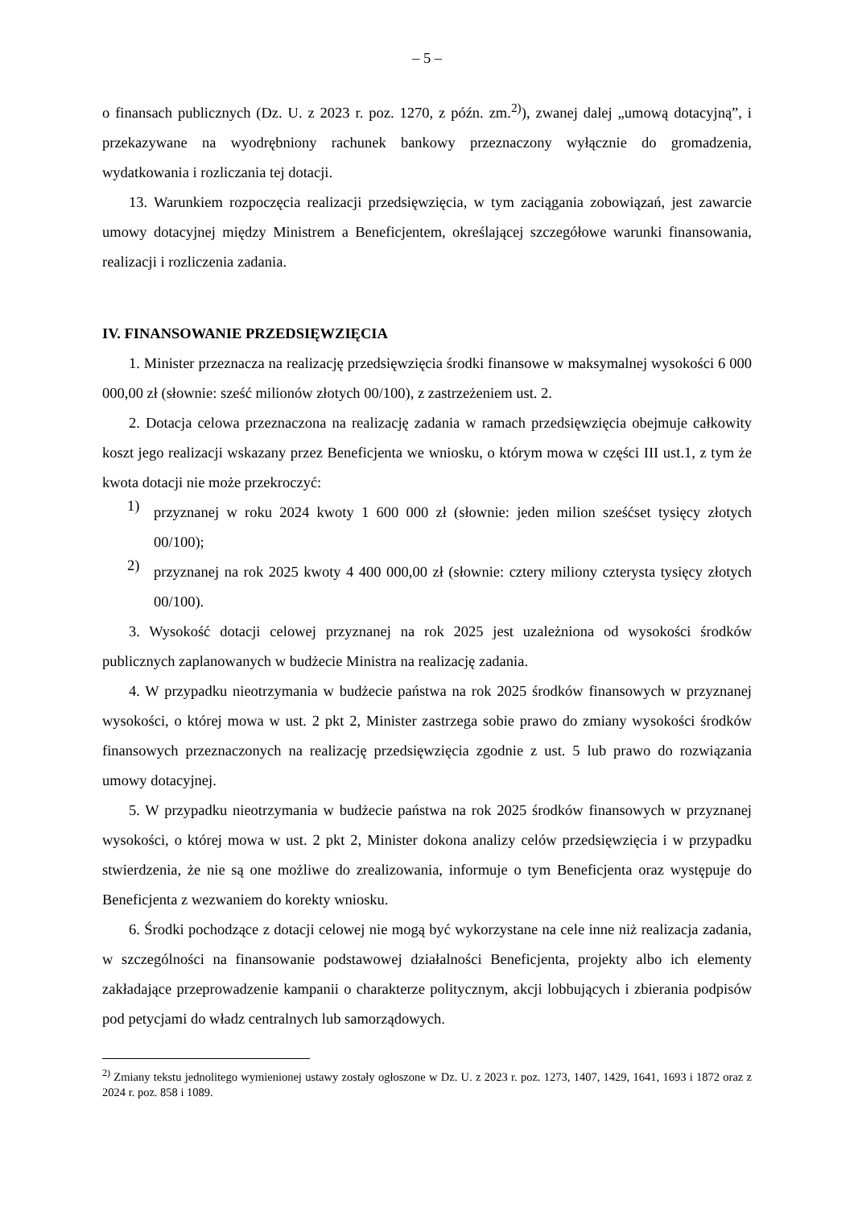– 5 –
o finansach publicznych (Dz. U. z 2023 r. poz. 1270, z późn. zm.<sup>2)</sup>), zwanej dalej „umową dotacyjną”, i przekazywane na wyodrębniony rachunek bankowy przeznaczony wyłącznie do gromadzenia, wydatkowania i rozliczania tej dotacji.
13. Warunkiem rozpoczęcia realizacji przedsięwzięcia, w tym zaciągania zobowiązań, jest zawarcie umowy dotacyjnej między Ministrem a Beneficjentem, określającej szczegółowe warunki finansowania, realizacji i rozliczenia zadania.
IV. FINANSOWANIE PRZEDSIĘWZIĘCIA
1. Minister przeznacza na realizację przedsięwzięcia środki finansowe w maksymalnej wysokości 6 000 000,00 zł (słownie: sześć milionów złotych 00/100), z zastrzeżeniem ust. 2.
2. Dotacja celowa przeznaczona na realizację zadania w ramach przedsięwzięcia obejmuje całkowity koszt jego realizacji wskazany przez Beneficjenta we wniosku, o którym mowa w części III ust.1, z tym że kwota dotacji nie może przekroczyć:
1)
przyznanej w roku 2024 kwoty 1 600 000 zł (słownie: jeden milion sześćset tysięcy złotych 00/100);
2)
przyznanej na rok 2025 kwoty 4 400 000,00 zł (słownie: cztery miliony czterysta tysięcy złotych 00/100).
3. Wysokość dotacji celowej przyznanej na rok 2025 jest uzależniona od wysokości środków publicznych zaplanowanych w budżecie Ministra na realizację zadania.
4. W przypadku nieotrzymania w budżecie państwa na rok 2025 środków finansowych w przyznanej wysokości, o której mowa w ust. 2 pkt 2, Minister zastrzega sobie prawo do zmiany wysokości środków finansowych przeznaczonych na realizację przedsięwzięcia zgodnie z ust. 5 lub prawo do rozwiązania umowy dotacyjnej.
5. W przypadku nieotrzymania w budżecie państwa na rok 2025 środków finansowych w przyznanej wysokości, o której mowa w ust. 2 pkt 2, Minister dokona analizy celów przedsięwzięcia i w przypadku stwierdzenia, że nie są one możliwe do zrealizowania, informuje o tym Beneficjenta oraz występuje do Beneficjenta z wezwaniem do korekty wniosku.
6. Środki pochodzące z dotacji celowej nie mogą być wykorzystane na cele inne niż realizacja zadania, w szczególności na finansowanie podstawowej działalności Beneficjenta, projekty albo ich elementy zakładające przeprowadzenie kampanii o charakterze politycznym, akcji lobbujących i zbierania podpisów pod petycjami do władz centralnych lub samorządowych.
<sup>2)</sup> Zmiany tekstu jednolitego wymienionej ustawy zostały ogłoszone w Dz. U. z 2023 r. poz. 1273, 1407, 1429, 1641, 1693 i 1872 oraz z 2024 r. poz. 858 i 1089.